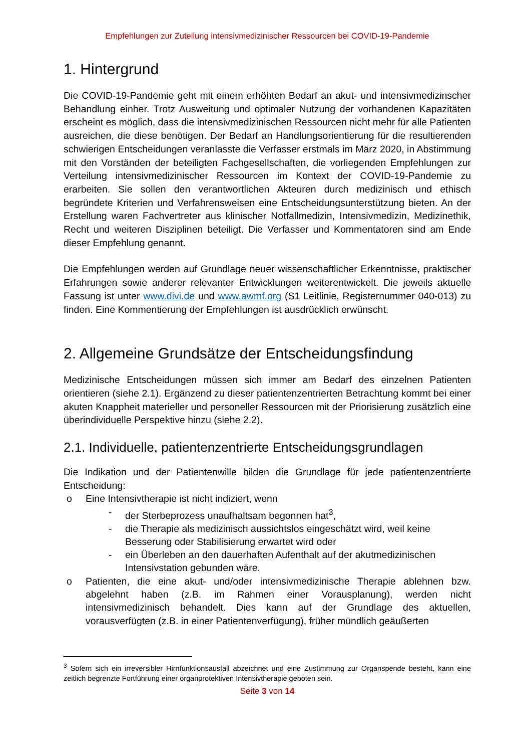Empfehlungen zur Zuteilung intensivmedizinischer Ressourcen bei COVID-19-Pandemie
1. Hintergrund
Die COVID-19-Pandemie geht mit einem erhöhten Bedarf an akut- und intensivmedizinscher Behandlung einher. Trotz Ausweitung und optimaler Nutzung der vorhandenen Kapazitäten erscheint es möglich, dass die intensivmedizinischen Ressourcen nicht mehr für alle Patienten ausreichen, die diese benötigen. Der Bedarf an Handlungsorientierung für die resultierenden schwierigen Entscheidungen veranlasste die Verfasser erstmals im März 2020, in Abstimmung mit den Vorständen der beteiligten Fachgesellschaften, die vorliegenden Empfehlungen zur Verteilung intensivmedizinischer Ressourcen im Kontext der COVID-19-Pandemie zu erarbeiten. Sie sollen den verantwortlichen Akteuren durch medizinisch und ethisch begründete Kriterien und Verfahrensweisen eine Entscheidungsunterstützung bieten. An der Erstellung waren Fachvertreter aus klinischer Notfallmedizin, Intensivmedizin, Medizinethik, Recht und weiteren Disziplinen beteiligt. Die Verfasser und Kommentatoren sind am Ende dieser Empfehlung genannt.
Die Empfehlungen werden auf Grundlage neuer wissenschaftlicher Erkenntnisse, praktischer Erfahrungen sowie anderer relevanter Entwicklungen weiterentwickelt. Die jeweils aktuelle Fassung ist unter www.divi.de und www.awmf.org (S1 Leitlinie, Registernummer 040-013) zu finden. Eine Kommentierung der Empfehlungen ist ausdrücklich erwünscht.
2. Allgemeine Grundsätze der Entscheidungsfindung
Medizinische Entscheidungen müssen sich immer am Bedarf des einzelnen Patienten orientieren (siehe 2.1). Ergänzend zu dieser patientenzentrierten Betrachtung kommt bei einer akuten Knappheit materieller und personeller Ressourcen mit der Priorisierung zusätzlich eine überindividuelle Perspektive hinzu (siehe 2.2).
2.1. Individuelle, patientenzentrierte Entscheidungsgrundlagen
Die Indikation und der Patientenwille bilden die Grundlage für jede patientenzentrierte Entscheidung:
o Eine Intensivtherapie ist nicht indiziert, wenn
- der Sterbeprozess unaufhaltsam begonnen hat<sup>3</sup>,
- die Therapie als medizinisch aussichtslos eingeschätzt wird, weil keine Besserung oder Stabilisierung erwartet wird oder
- ein Überleben an den dauerhaften Aufenthalt auf der akutmedizinischen Intensivstation gebunden wäre.
o Patienten, die eine akut- und/oder intensivmedizinische Therapie ablehnen bzw. abgelehnt haben (z.B. im Rahmen einer Vorausplanung), werden nicht intensivmedizinisch behandelt. Dies kann auf der Grundlage des aktuellen, vorausverfügten (z.B. in einer Patientenverfügung), früher mündlich geäußerten
<sup>3</sup> Sofern sich ein irreversibler Hirnfunktionsausfall abzeichnet und eine Zustimmung zur Organspende besteht, kann eine zeitlich begrenzte Fortführung einer organprotektiven Intensivtherapie geboten sein.
Seite 3 von 14